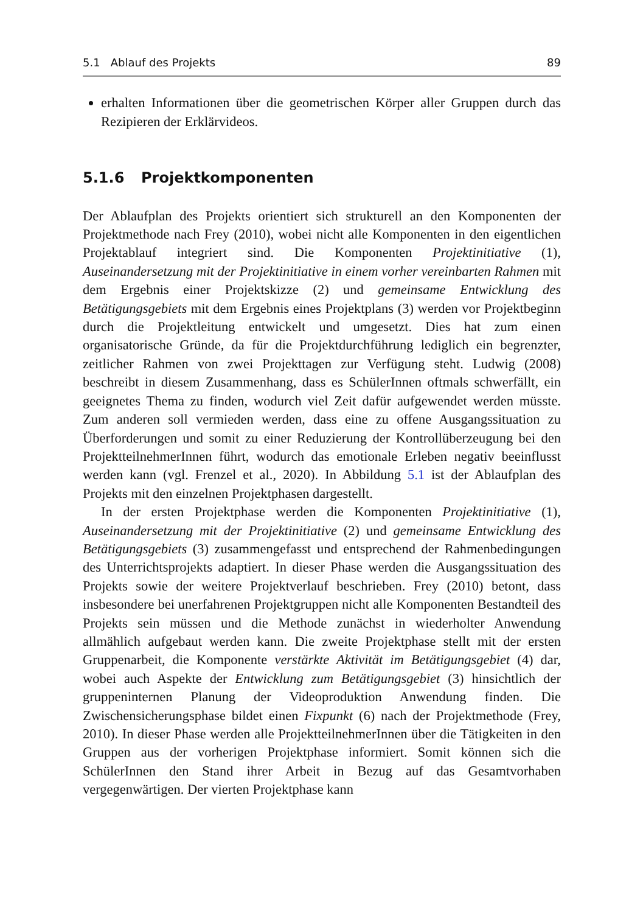5.1 Ablauf des Projekts 89
erhalten Informationen über die geometrischen Körper aller Gruppen durch das Rezipieren der Erklärvideos.
5.1.6 Projektkomponenten
Der Ablaufplan des Projekts orientiert sich strukturell an den Komponenten der Projektmethode nach Frey (2010), wobei nicht alle Komponenten in den eigentlichen Projektablauf integriert sind. Die Komponenten Projektinitiative (1), Auseinandersetzung mit der Projektinitiative in einem vorher vereinbarten Rahmen mit dem Ergebnis einer Projektskizze (2) und gemeinsame Entwicklung des Betätigungsgebiets mit dem Ergebnis eines Projektplans (3) werden vor Projektbeginn durch die Projektleitung entwickelt und umgesetzt. Dies hat zum einen organisatorische Gründe, da für die Projektdurchführung lediglich ein begrenzter, zeitlicher Rahmen von zwei Projekttagen zur Verfügung steht. Ludwig (2008) beschreibt in diesem Zusammenhang, dass es SchülerInnen oftmals schwerfällt, ein geeignetes Thema zu finden, wodurch viel Zeit dafür aufgewendet werden müsste. Zum anderen soll vermieden werden, dass eine zu offene Ausgangssituation zu Überforderungen und somit zu einer Reduzierung der Kontrollüberzeugung bei den ProjektteilnehmerInnen führt, wodurch das emotionale Erleben negativ beeinflusst werden kann (vgl. Frenzel et al., 2020). In Abbildung 5.1 ist der Ablaufplan des Projekts mit den einzelnen Projektphasen dargestellt.
In der ersten Projektphase werden die Komponenten Projektinitiative (1), Auseinandersetzung mit der Projektinitiative (2) und gemeinsame Entwicklung des Betätigungsgebiets (3) zusammengefasst und entsprechend der Rahmenbedingungen des Unterrichtsprojekts adaptiert. In dieser Phase werden die Ausgangssituation des Projekts sowie der weitere Projektverlauf beschrieben. Frey (2010) betont, dass insbesondere bei unerfahrenen Projektgruppen nicht alle Komponenten Bestandteil des Projekts sein müssen und die Methode zunächst in wiederholter Anwendung allmählich aufgebaut werden kann. Die zweite Projektphase stellt mit der ersten Gruppenarbeit, die Komponente verstärkte Aktivität im Betätigungsgebiet (4) dar, wobei auch Aspekte der Entwicklung zum Betätigungsgebiet (3) hinsichtlich der gruppeninternen Planung der Videoproduktion Anwendung finden. Die Zwischensicherungsphase bildet einen Fixpunkt (6) nach der Projektmethode (Frey, 2010). In dieser Phase werden alle ProjektteilnehmerInnen über die Tätigkeiten in den Gruppen aus der vorherigen Projektphase informiert. Somit können sich die SchülerInnen den Stand ihrer Arbeit in Bezug auf das Gesamtvorhaben vergegenwärtigen. Der vierten Projektphase kann